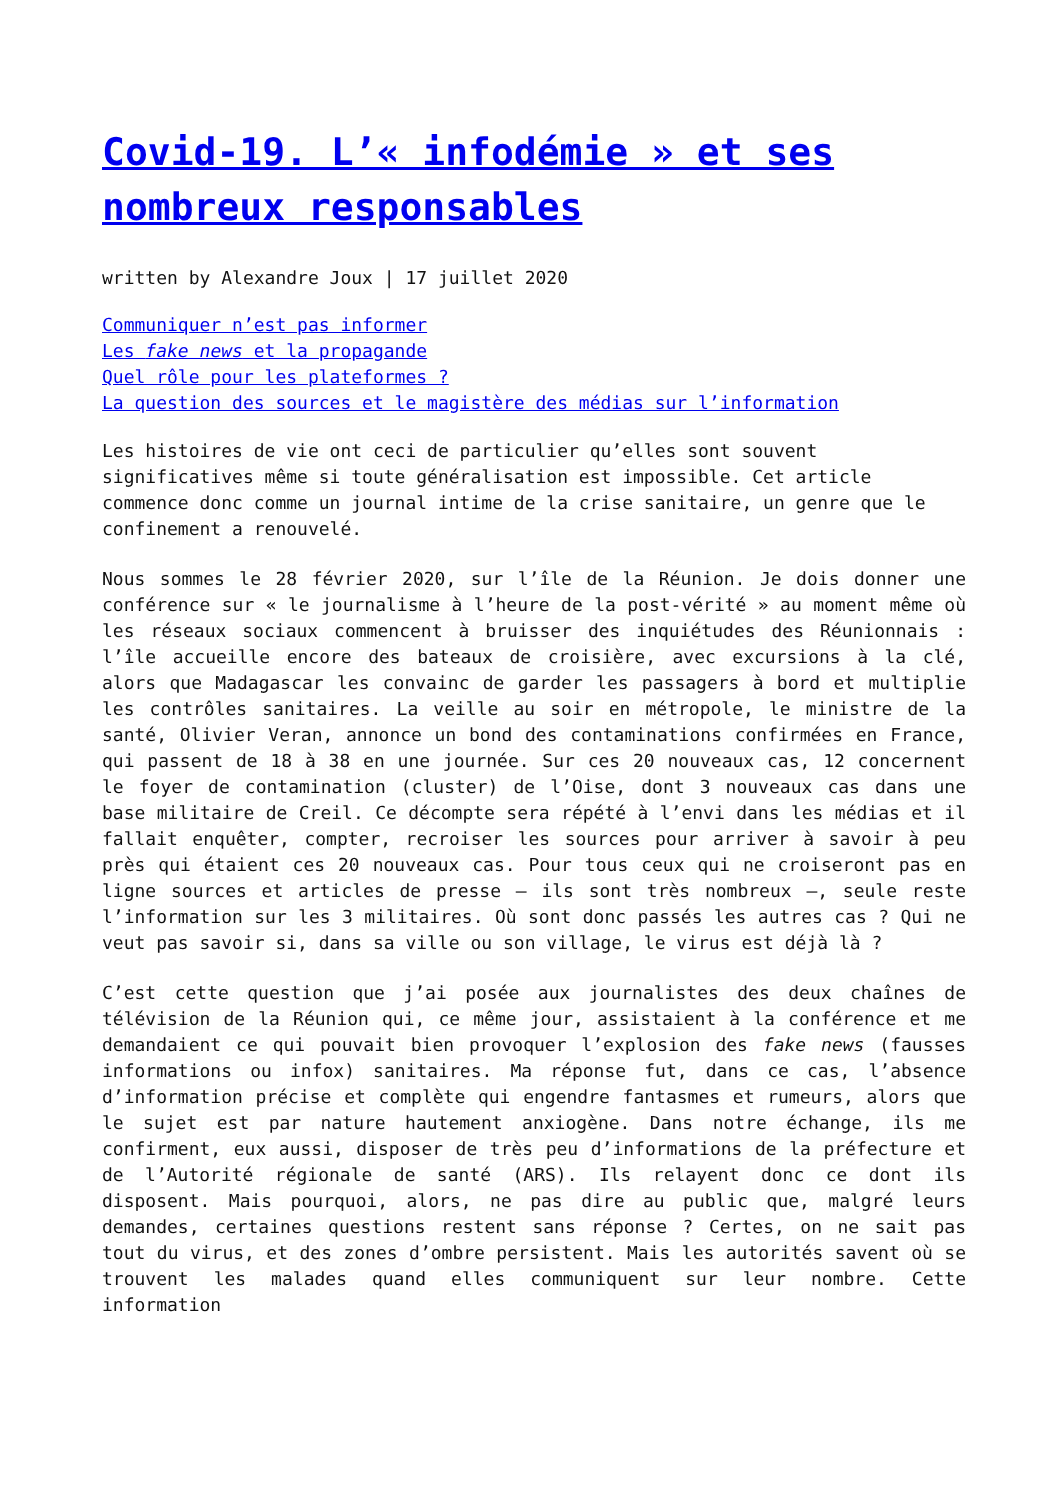Covid-19. L’« infodémie » et ses nombreux responsables
written by Alexandre Joux | 17 juillet 2020
Communiquer n’est pas informer
Les fake news et la propagande
Quel rôle pour les plateformes ?
La question des sources et le magistère des médias sur l’information
Les histoires de vie ont ceci de particulier qu’elles sont souvent significatives même si toute généralisation est impossible. Cet article commence donc comme un journal intime de la crise sanitaire, un genre que le confinement a renouvelé.
Nous sommes le 28 février 2020, sur l’île de la Réunion. Je dois donner une conférence sur « le journalisme à l’heure de la post-vérité » au moment même où les réseaux sociaux commencent à bruisser des inquiétudes des Réunionnais : l’île accueille encore des bateaux de croisière, avec excursions à la clé, alors que Madagascar les convainc de garder les passagers à bord et multiplie les contrôles sanitaires. La veille au soir en métropole, le ministre de la santé, Olivier Veran, annonce un bond des contaminations confirmées en France, qui passent de 18 à 38 en une journée. Sur ces 20 nouveaux cas, 12 concernent le foyer de contamination (cluster) de l’Oise, dont 3 nouveaux cas dans une base militaire de Creil. Ce décompte sera répété à l’envi dans les médias et il fallait enquêter, compter, recroiser les sources pour arriver à savoir à peu près qui étaient ces 20 nouveaux cas. Pour tous ceux qui ne croiseront pas en ligne sources et articles de presse – ils sont très nombreux –, seule reste l’information sur les 3 militaires. Où sont donc passés les autres cas ? Qui ne veut pas savoir si, dans sa ville ou son village, le virus est déjà là ?
C’est cette question que j’ai posée aux journalistes des deux chaînes de télévision de la Réunion qui, ce même jour, assistaient à la conférence et me demandaient ce qui pouvait bien provoquer l’explosion des fake news (fausses informations ou infox) sanitaires. Ma réponse fut, dans ce cas, l’absence d’information précise et complète qui engendre fantasmes et rumeurs, alors que le sujet est par nature hautement anxiogène. Dans notre échange, ils me confirment, eux aussi, disposer de très peu d’informations de la préfecture et de l’Autorité régionale de santé (ARS). Ils relayent donc ce dont ils disposent. Mais pourquoi, alors, ne pas dire au public que, malgré leurs demandes, certaines questions restent sans réponse ? Certes, on ne sait pas tout du virus, et des zones d’ombre persistent. Mais les autorités savent où se trouvent les malades quand elles communiquent sur leur nombre. Cette information